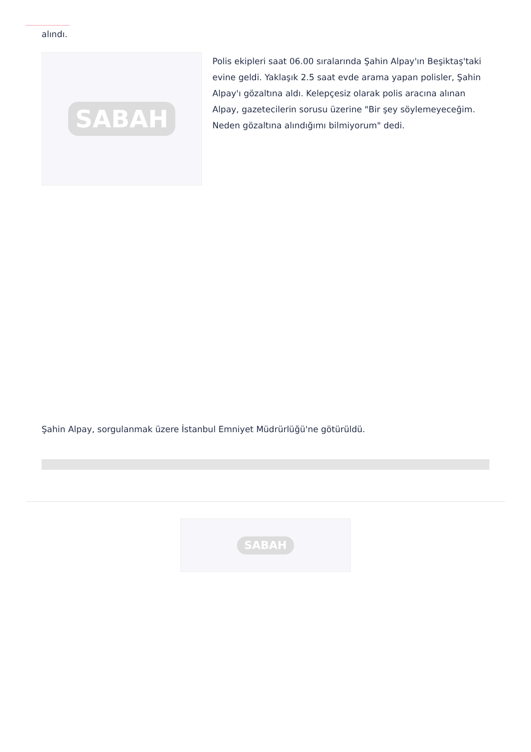alındı.
SABAH
Polis ekipleri saat 06.00 sıralarında Şahin Alpay'ın Beşiktaş'taki evine geldi. Yaklaşık 2.5 saat evde arama yapan polisler, Şahin Alpay'ı gözaltına aldı. Kelepçesiz olarak polis aracına alınan Alpay, gazetecilerin sorusu üzerine "Bir şey söylemeyeceğim. Neden gözaltına alındığımı bilmiyorum" dedi.
Şahin Alpay, sorgulanmak üzere İstanbul Emniyet Müdrürlüğü'ne götürüldü.
SABAH